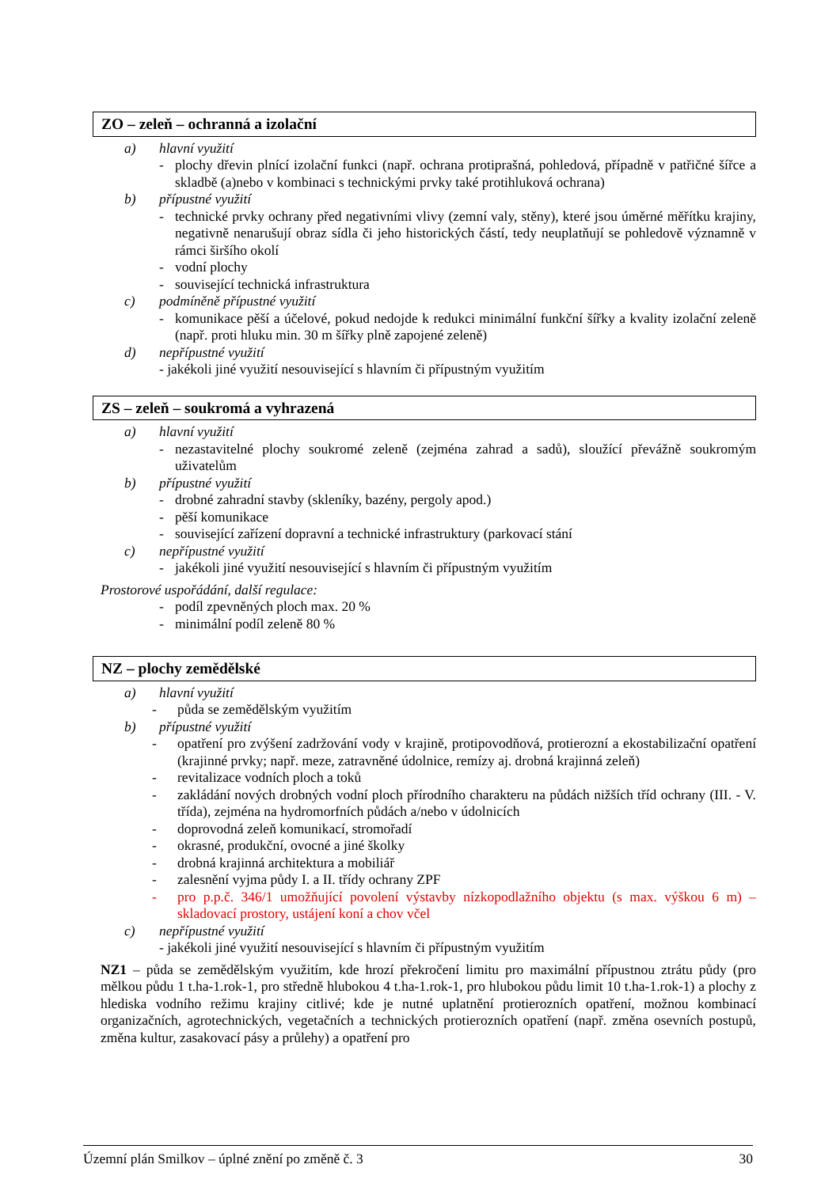ZO – zeleň – ochranná a izolační
a) hlavní využití
- plochy dřevin plnící izolační funkci (např. ochrana protiprašná, pohledová, případně v patřičné šířce a skladbě (a)nebo v kombinaci s technickými prvky také protihluková ochrana)
b) přípustné využití
- technické prvky ochrany před negativními vlivy (zemní valy, stěny), které jsou úměrné měřítku krajiny, negativně nenarušují obraz sídla či jeho historických částí, tedy neuplatňují se pohledově významně v rámci širšího okolí
- vodní plochy
- související technická infrastruktura
c) podmíněně přípustné využití
- komunikace pěší a účelové, pokud nedojde k redukci minimální funkční šířky a kvality izolační zeleně (např. proti hluku min. 30 m šířky plně zapojené zeleně)
d) nepřípustné využití
- jakékoli jiné využití nesouvisející s hlavním či přípustným využitím
ZS – zeleň – soukromá a vyhrazená
a) hlavní využití
- nezastavitelné plochy soukromé zeleně (zejména zahrad a sadů), sloužící převážně soukromým uživatelům
b) přípustné využití
- drobné zahradní stavby (skleníky, bazény, pergoly apod.)
- pěší komunikace
- související zařízení dopravní a technické infrastruktury (parkovací stání
c) nepřípustné využití
- jakékoli jiné využití nesouvisející s hlavním či přípustným využitím
Prostorové uspořádání, další regulace:
- podíl zpevněných ploch max. 20 %
- minimální podíl zeleně 80 %
NZ – plochy zemědělské
a) hlavní využití
- půda se zemědělským využitím
b) přípustné využití
- opatření pro zvýšení zadržování vody v krajině, protipovodňová, protierozní a ekostabilizační opatření (krajinné prvky; např. meze, zatravněné údolnice, remízy aj. drobná krajinná zeleň)
- revitalizace vodních ploch a toků
- zakládání nových drobných vodní ploch přírodního charakteru na půdách nižších tříd ochrany (III. - V. třída), zejména na hydromorfních půdách a/nebo v údolnicích
- doprovodná zeleň komunikací, stromořadí
- okrasné, produkční, ovocné a jiné školky
- drobná krajinná architektura a mobiliář
- zalesnění vyjma půdy I. a II. třídy ochrany ZPF
- pro p.p.č. 346/1 umožňující povolení výstavby nízkopodlažního objektu (s max. výškou 6 m) – skladovací prostory, ustájení koní a chov včel
c) nepřípustné využití
- jakékoli jiné využití nesouvisející s hlavním či přípustným využitím
NZ1 – půda se zemědělským využitím, kde hrozí překročení limitu pro maximální přípustnou ztrátu půdy (pro mělkou půdu 1 t.ha-1.rok-1, pro středně hlubokou 4 t.ha-1.rok-1, pro hlubokou půdu limit 10 t.ha-1.rok-1) a plochy z hlediska vodního režimu krajiny citlivé; kde je nutné uplatnění protierozních opatření, možnou kombinací organizačních, agrotechnických, vegetačních a technických protierozních opatření (např. změna osevních postupů, změna kultur, zasakovací pásy a průlehy) a opatření pro
Územní plán Smilkov – úplné znění po změně č. 3 30